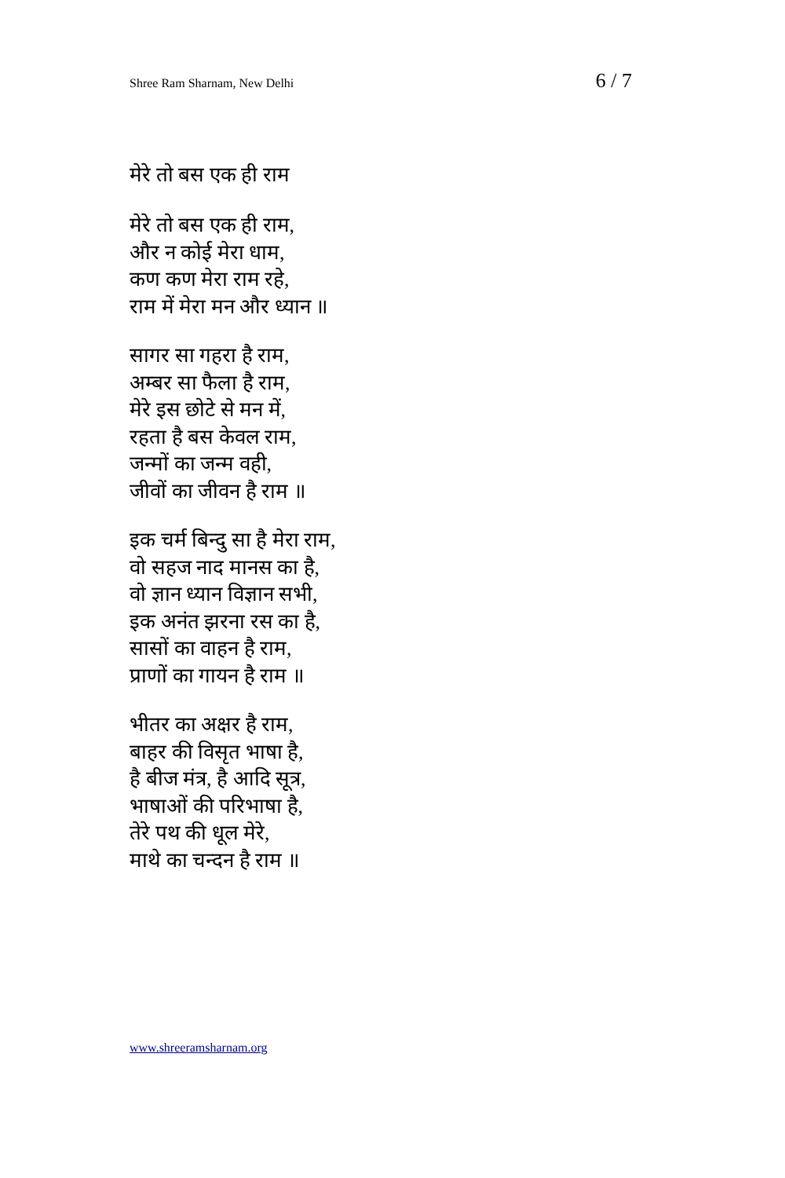Shree Ram Sharnam, New Delhi 6 / 7
मेरे तो बस एक ही राम
मेरे तो बस एक ही राम,
और न कोई मेरा धाम,
कण कण मेरा राम रहे,
राम में मेरा मन और ध्यान ॥
सागर सा गहरा है राम,
अम्बर सा फैला है राम,
मेरे इस छोटे से मन में,
रहता है बस केवल राम,
जन्मों का जन्म वही,
जीवों का जीवन है राम ॥
इक चर्म बिन्दु सा है मेरा राम,
वो सहज नाद मानस का है,
वो ज्ञान ध्यान विज्ञान सभी,
इक अनंत झरना रस का है,
सासों का वाहन है राम,
प्राणों का गायन है राम ॥
भीतर का अक्षर है राम,
बाहर की विसृत भाषा है,
है बीज मंत्र, है आदि सूत्र,
भाषाओं की परिभाषा है,
तेरे पथ की धूल मेरे,
माथे का चन्दन है राम ॥
www.shreeramsharnam.org